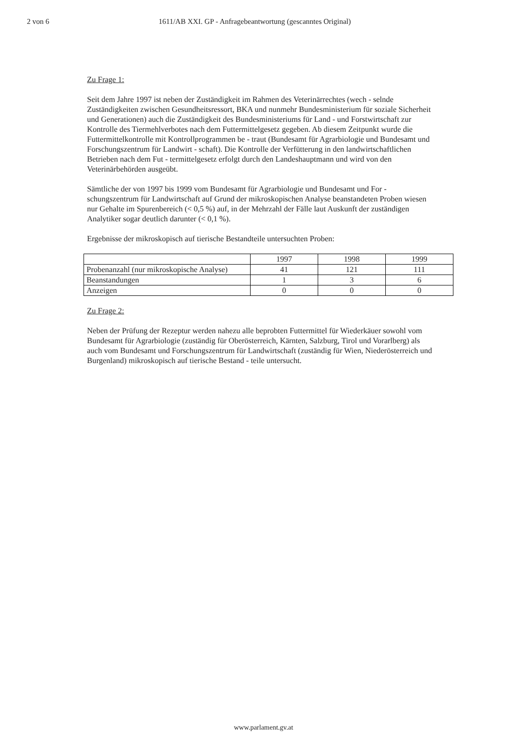2 von 6 1611/AB XXI. GP - Anfragebeantwortung (gescanntes Original)
Zu Frage 1:
Seit dem Jahre 1997 ist neben der Zuständigkeit im Rahmen des Veterinärrechtes (wech - selnde Zuständigkeiten zwischen Gesundheitsressort, BKA und nunmehr Bundesministerium für soziale Sicherheit und Generationen) auch die Zuständigkeit des Bundesministeriums für Land - und Forstwirtschaft zur Kontrolle des Tiermehlverbotes nach dem Futtermittelgesetz gegeben. Ab diesem Zeitpunkt wurde die Futtermittelkontrolle mit Kontrollprogrammen be - traut (Bundesamt für Agrarbiologie und Bundesamt und Forschungszentrum für Landwirt - schaft). Die Kontrolle der Verfütterung in den landwirtschaftlichen Betrieben nach dem Fut - termittelgesetz erfolgt durch den Landeshauptmann und wird von den Veterinärbehörden ausgeübt.
Sämtliche der von 1997 bis 1999 vom Bundesamt für Agrarbiologie und Bundesamt und For - schungszentrum für Landwirtschaft auf Grund der mikroskopischen Analyse beanstandeten Proben wiesen nur Gehalte im Spurenbereich (< 0,5 %) auf, in der Mehrzahl der Fälle laut Auskunft der zuständigen Analytiker sogar deutlich darunter (< 0,1 %).
Ergebnisse der mikroskopisch auf tierische Bestandteile untersuchten Proben:
| | 1997 | 1998 | 1999 |
| Probenanzahl (nur mikroskopische Analyse) | 41 | 121 | 111 |
| Beanstandungen | 1 | 3 | 6 |
| Anzeigen | 0 | 0 | 0 |
Zu Frage 2:
Neben der Prüfung der Rezeptur werden nahezu alle beprobten Futtermittel für Wiederkäuer sowohl vom Bundesamt für Agrarbiologie (zuständig für Oberösterreich, Kärnten, Salzburg, Tirol und Vorarlberg) als auch vom Bundesamt und Forschungszentrum für Landwirtschaft (zuständig für Wien, Niederösterreich und Burgenland) mikroskopisch auf tierische Bestand - teile untersucht.
www.parlament.gv.at